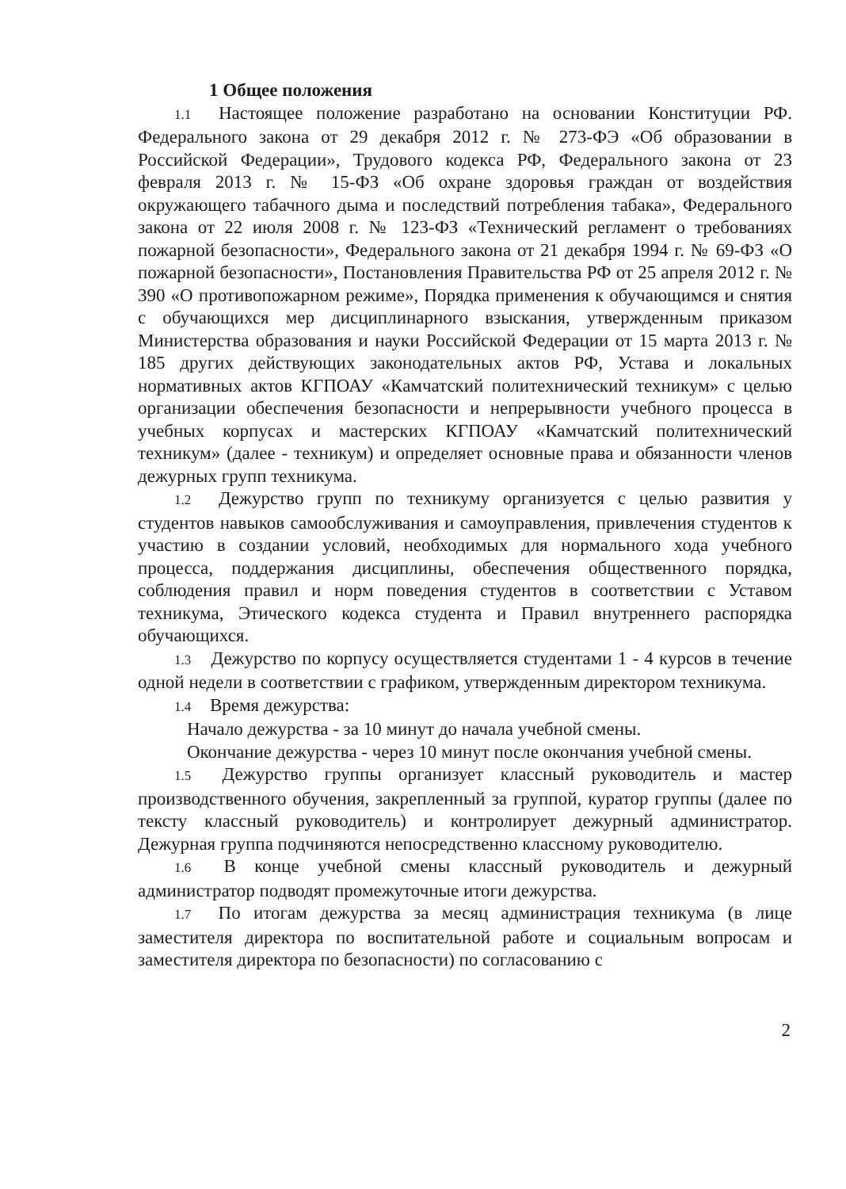1 Общее положения
1.1 Настоящее положение разработано на основании Конституции РФ. Федерального закона от 29 декабря 2012 г. № 273-ФЭ «Об образовании в Российской Федерации», Трудового кодекса РФ, Федерального закона от 23 февраля 2013 г. № 15-ФЗ «Об охране здоровья граждан от воздействия окружающего табачного дыма и последствий потребления табака», Федерального закона от 22 июля 2008 г. № 123-ФЗ «Технический регламент о требованиях пожарной безопасности», Федерального закона от 21 декабря 1994 г. № 69-ФЗ «О пожарной безопасности», Постановления Правительства РФ от 25 апреля 2012 г. № 390 «О противопожарном режиме», Порядка применения к обучающимся и снятия с обучающихся мер дисциплинарного взыскания, утвержденным приказом Министерства образования и науки Российской Федерации от 15 марта 2013 г. № 185 других действующих законодательных актов РФ, Устава и локальных нормативных актов КГПОАУ «Камчатский политехнический техникум» с целью организации обеспечения безопасности и непрерывности учебного процесса в учебных корпусах и мастерских КГПОАУ «Камчатский политехнический техникум» (далее - техникум) и определяет основные права и обязанности членов дежурных групп техникума.
1.2 Дежурство групп по техникуму организуется с целью развития у студентов навыков самообслуживания и самоуправления, привлечения студентов к участию в создании условий, необходимых для нормального хода учебного процесса, поддержания дисциплины, обеспечения общественного порядка, соблюдения правил и норм поведения студентов в соответствии с Уставом техникума, Этического кодекса студента и Правил внутреннего распорядка обучающихся.
1.3 Дежурство по корпусу осуществляется студентами 1 - 4 курсов в течение одной недели в соответствии с графиком, утвержденным директором техникума.
1.4 Время дежурства:
Начало дежурства - за 10 минут до начала учебной смены.
Окончание дежурства - через 10 минут после окончания учебной смены.
1.5 Дежурство группы организует классный руководитель и мастер производственного обучения, закрепленный за группой, куратор группы (далее по тексту классный руководитель) и контролирует дежурный администратор. Дежурная группа подчиняются непосредственно классному руководителю.
1.6 В конце учебной смены классный руководитель и дежурный администратор подводят промежуточные итоги дежурства.
1.7 По итогам дежурства за месяц администрация техникума (в лице заместителя директора по воспитательной работе и социальным вопросам и заместителя директора по безопасности) по согласованию с
2